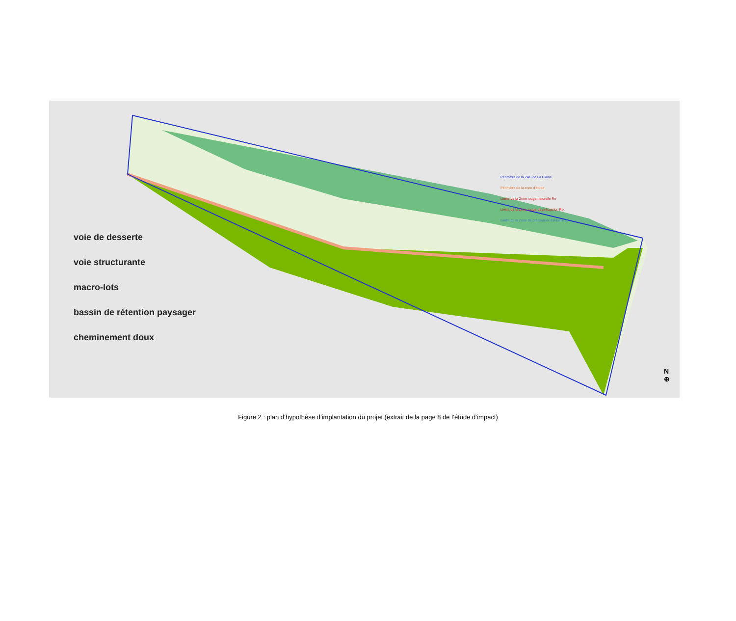voie de desserte
voie structurante
macro-lots
bassin de rétention paysager
cheminement doux
Périmètre de la ZAC de La Plaine
Périmètre de la zone d'étude
Limite de la Zone rouge naturelle Rn
Limite de la Zone rouge de précaution Rp
Limite de la Zone de précaution résiduelle ZI
N
⊕
Figure 2 : plan d’hypothèse d’implantation du projet (extrait de la page 8 de l’étude d’impact)